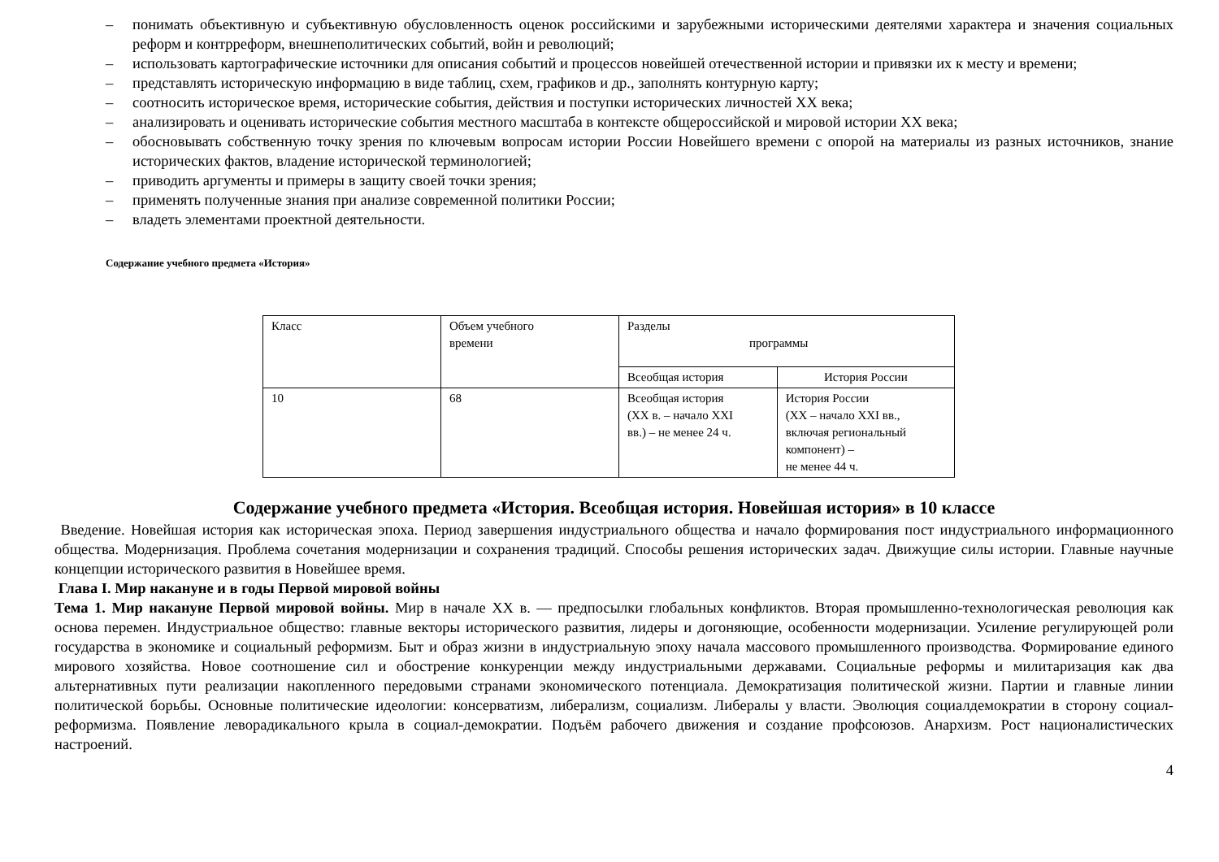– понимать объективную и субъективную обусловленность оценок российскими и зарубежными историческими деятелями характера и значения социальных реформ и контрреформ, внешнеполитических событий, войн и революций;
– использовать картографические источники для описания событий и процессов новейшей отечественной истории и привязки их к месту и времени;
– представлять историческую информацию в виде таблиц, схем, графиков и др., заполнять контурную карту;
– соотносить историческое время, исторические события, действия и поступки исторических личностей XX века;
– анализировать и оценивать исторические события местного масштаба в контексте общероссийской и мировой истории XX века;
– обосновывать собственную точку зрения по ключевым вопросам истории России Новейшего времени с опорой на материалы из разных источников, знание исторических фактов, владение исторической терминологией;
– приводить аргументы и примеры в защиту своей точки зрения;
– применять полученные знания при анализе современной политики России;
– владеть элементами проектной деятельности.
Содержание учебного предмета «История»
| Класс | Объем учебного времени | Разделы программы | |
| | | Всеобщая история | История России |
| 10 | 68 | Всеобщая история (XX в. – начало XXI вв.) – не менее 24 ч. | История России (XX – начало XXI вв., включая региональный компонент) – не менее 44 ч. |
Содержание учебного предмета «История. Всеобщая история. Новейшая история» в 10 классе
Введение. Новейшая история как историческая эпоха. Период завершения индустриального общества и начало формирования пост индустриального информационного общества. Модернизация. Проблема сочетания модернизации и сохранения традиций. Способы решения исторических задач. Движущие силы истории. Главные научные концепции исторического развития в Новейшее время.
Глава I. Мир накануне и в годы Первой мировой войны
Тема 1. Мир накануне Первой мировой войны. Мир в начале XX в. — предпосылки глобальных конфликтов. Вторая промышленно-технологическая революция как основа перемен. Индустриальное общество: главные векторы исторического развития, лидеры и догоняющие, особенности модернизации. Усиление регулирующей роли государства в экономике и социальный реформизм. Быт и образ жизни в индустриальную эпоху начала массового промышленного производства. Формирование единого мирового хозяйства. Новое соотношение сил и обострение конкуренции между индустриальными державами. Социальные реформы и милитаризация как два альтернативных пути реализации накопленного передовыми странами экономического потенциала. Демократизация политической жизни. Партии и главные линии политической борьбы. Основные политические идеологии: консерватизм, либерализм, социализм. Либералы у власти. Эволюция социалдемократии в сторону социал-реформизма. Появление леворадикального крыла в социал-демократии. Подъём рабочего движения и создание профсоюзов. Анархизм. Рост националистических настроений.
4